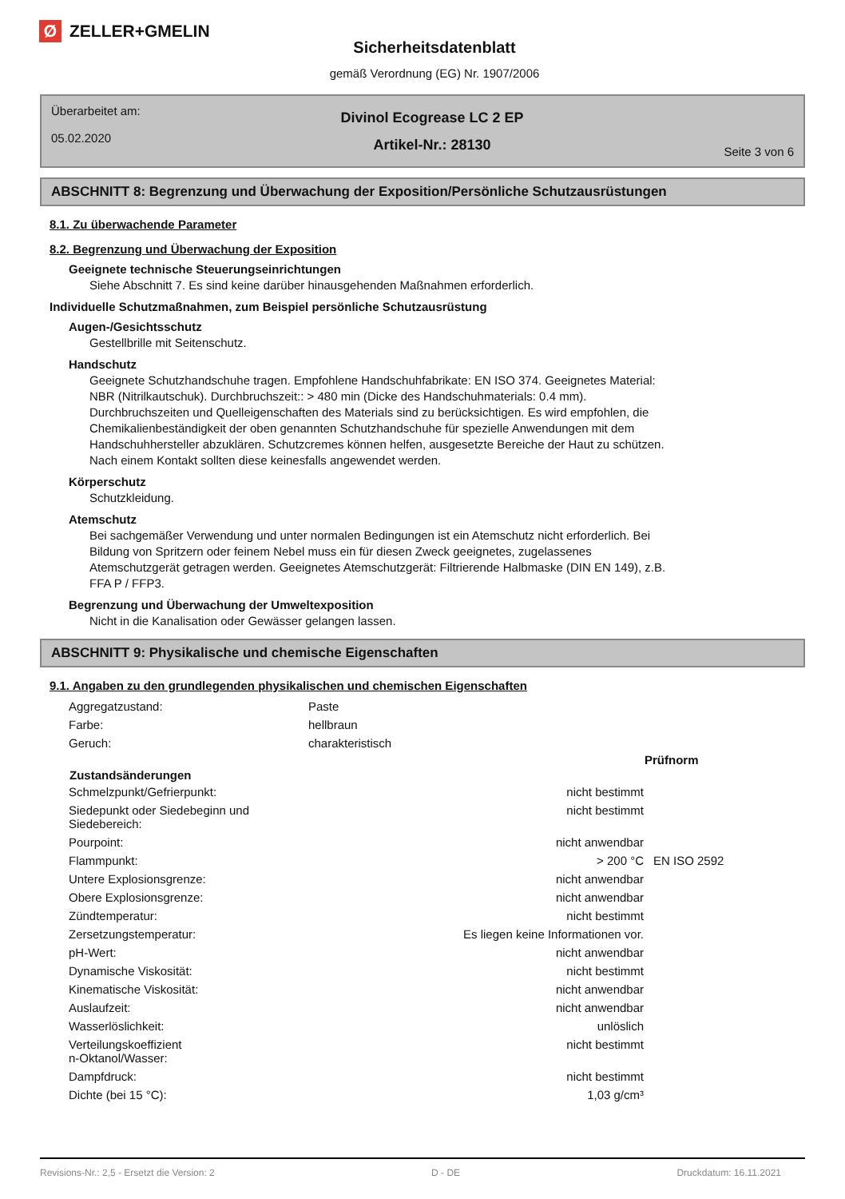Ø
ZELLER+GMELIN
Sicherheitsdatenblatt
gemäß Verordnung (EG) Nr. 1907/2006
Überarbeitet am:
05.02.2020
Divinol Ecogrease LC 2 EP
Artikel-Nr.: 28130
Seite 3 von 6
ABSCHNITT 8: Begrenzung und Überwachung der Exposition/Persönliche Schutzausrüstungen
8.1. Zu überwachende Parameter
8.2. Begrenzung und Überwachung der Exposition
Geeignete technische Steuerungseinrichtungen
Siehe Abschnitt 7. Es sind keine darüber hinausgehenden Maßnahmen erforderlich.
Individuelle Schutzmaßnahmen, zum Beispiel persönliche Schutzausrüstung
Augen-/Gesichtsschutz
Gestellbrille mit Seitenschutz.
Handschutz
Geeignete Schutzhandschuhe tragen. Empfohlene Handschuhfabrikate: EN ISO 374. Geeignetes Material:
NBR (Nitrilkautschuk). Durchbruchszeit:: > 480 min (Dicke des Handschuhmaterials: 0.4 mm).
Durchbruchszeiten und Quelleigenschaften des Materials sind zu berücksichtigen. Es wird empfohlen, die
Chemikalienbeständigkeit der oben genannten Schutzhandschuhe für spezielle Anwendungen mit dem
Handschuhhersteller abzuklären. Schutzcremes können helfen, ausgesetzte Bereiche der Haut zu schützen.
Nach einem Kontakt sollten diese keinesfalls angewendet werden.
Körperschutz
Schutzkleidung.
Atemschutz
Bei sachgemäßer Verwendung und unter normalen Bedingungen ist ein Atemschutz nicht erforderlich. Bei
Bildung von Spritzern oder feinem Nebel muss ein für diesen Zweck geeignetes, zugelassenes
Atemschutzgerät getragen werden. Geeignetes Atemschutzgerät: Filtrierende Halbmaske (DIN EN 149), z.B.
FFA P / FFP3.
Begrenzung und Überwachung der Umweltexposition
Nicht in die Kanalisation oder Gewässer gelangen lassen.
ABSCHNITT 9: Physikalische und chemische Eigenschaften
9.1. Angaben zu den grundlegenden physikalischen und chemischen Eigenschaften
| Aggregatzustand: | Paste | |
| Farbe: | hellbraun | |
| Geruch: | charakteristisch | |
| | | Prüfnorm |
| Zustandsänderungen | | |
| Schmelzpunkt/Gefrierpunkt: | nicht bestimmt | |
| Siedepunkt oder Siedebeginn und Siedebereich: | nicht bestimmt | |
| Pourpoint: | nicht anwendbar | |
| Flammpunkt: | > 200 °C | EN ISO 2592 |
| Untere Explosionsgrenze: | nicht anwendbar | |
| Obere Explosionsgrenze: | nicht anwendbar | |
| Zündtemperatur: | nicht bestimmt | |
| Zersetzungstemperatur: | Es liegen keine Informationen vor. | |
| pH-Wert: | nicht anwendbar | |
| Dynamische Viskosität: | nicht bestimmt | |
| Kinematische Viskosität: | nicht anwendbar | |
| Auslaufzeit: | nicht anwendbar | |
| Wasserlöslichkeit: | unlöslich | |
| Verteilungskoeffizient n-Oktanol/Wasser: | nicht bestimmt | |
| Dampfdruck: | nicht bestimmt | |
| Dichte (bei 15 °C): | 1,03 g/cm³ | |
Revisions-Nr.: 2,5 - Ersetzt die Version: 2 D - DE Druckdatum: 16.11.2021